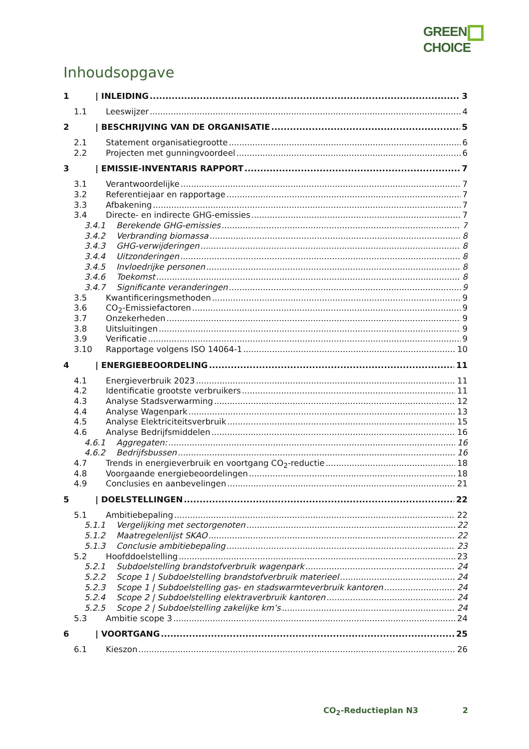GREEN
CHOICE
Inhoudsopgave
1 | INLEIDING 3
1.1 Leeswijzer 4
2 | BESCHRIJVING VAN DE ORGANISATIE 5
2.1 Statement organisatiegrootte 6
2.2 Projecten met gunningvoordeel 6
3 | EMISSIE-INVENTARIS RAPPORT 7
3.1 Verantwoordelijke 7
3.2 Referentiejaar en rapportage 7
3.3 Afbakening 7
3.4 Directe- en indirecte GHG-emissies 7
3.4.1 Berekende GHG-emissies 7
3.4.2 Verbranding biomassa 8
3.4.3 GHG-verwijderingen 8
3.4.4 Uitzonderingen 8
3.4.5 Invloedrijke personen 8
3.4.6 Toekomst 8
3.4.7 Significante veranderingen 9
3.5 Kwantificeringsmethoden 9
3.6 CO<sub>2</sub>-Emissiefactoren 9
3.7 Onzekerheden 9
3.8 Uitsluitingen 9
3.9 Verificatie 9
3.10 Rapportage volgens ISO 14064-1 10
4 | ENERGIEBEOORDELING 11
4.1 Energieverbruik 2023 11
4.2 Identificatie grootste verbruikers 11
4.3 Analyse Stadsverwarming 12
4.4 Analyse Wagenpark 13
4.5 Analyse Elektriciteitsverbruik 15
4.6 Analyse Bedrijfsmiddelen 16
4.6.1 Aggregaten: 16
4.6.2 Bedrijfsbussen 16
4.7 Trends in energieverbruik en voortgang CO<sub>2</sub>-reductie 18
4.8 Voorgaande energiebeoordelingen 18
4.9 Conclusies en aanbevelingen 21
5 | DOELSTELLINGEN 22
5.1 Ambitiebepaling 22
5.1.1 Vergelijking met sectorgenoten 22
5.1.2 Maatregelenlijst SKAO 22
5.1.3 Conclusie ambitiebepaling 23
5.2 Hoofddoelstelling 23
5.2.1 Subdoelstelling brandstofverbruik wagenpark 24
5.2.2 Scope 1 | Subdoelstelling brandstofverbruik materieel 24
5.2.3 Scope 1 | Subdoelstelling gas- en stadswarmteverbruik kantoren 24
5.2.4 Scope 2 | Subdoelstelling elektraverbruik kantoren 24
5.2.5 Scope 2 | Subdoelstelling zakelijke km’s 24
5.3 Ambitie scope 3 24
6 | VOORTGANG 25
6.1 Kieszon 26
CO<sub>2</sub>-Reductieplan N3 2